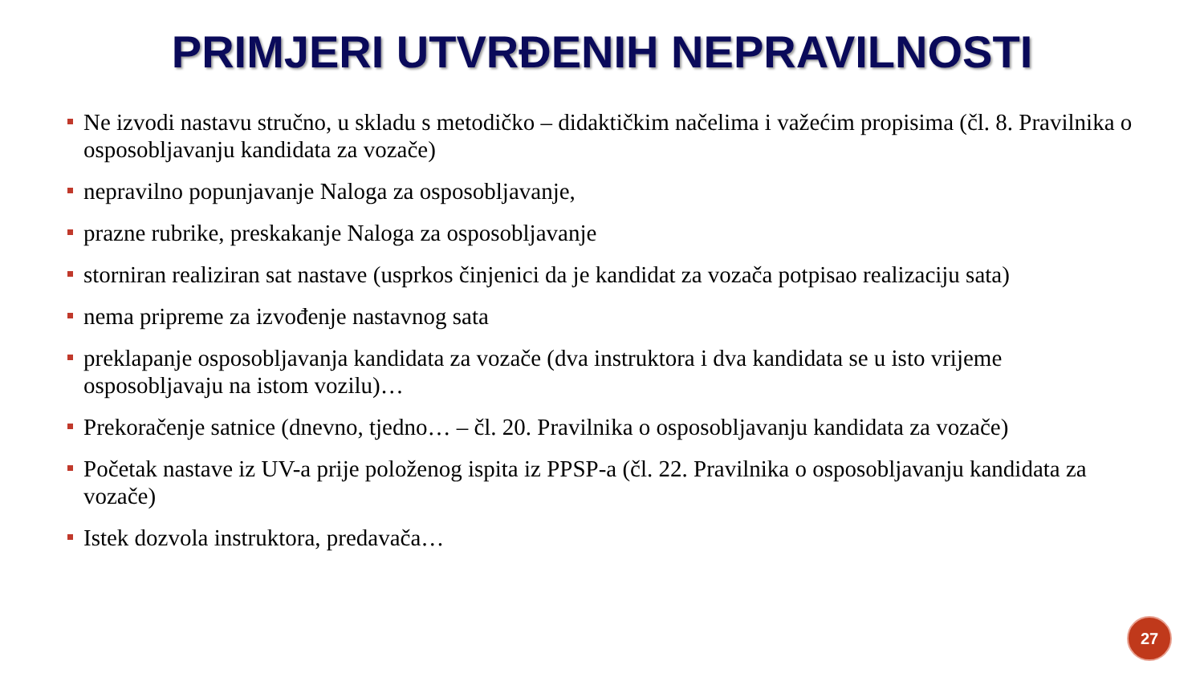PRIMJERI UTVRĐENIH NEPRAVILNOSTI
Ne izvodi nastavu stručno, u skladu s metodičko – didaktičkim načelima i važećim propisima (čl. 8. Pravilnika o osposobljavanju kandidata za vozače)
nepravilno popunjavanje Naloga za osposobljavanje,
prazne rubrike, preskakanje Naloga za osposobljavanje
storniran realiziran sat nastave (usprkos činjenici da je kandidat za vozača potpisao realizaciju sata)
nema pripreme za izvođenje nastavnog sata
preklapanje osposobljavanja kandidata za vozače (dva instruktora i dva kandidata se u isto vrijeme osposobljavaju na istom vozilu)…
Prekoračenje satnice (dnevno, tjedno… – čl. 20. Pravilnika o osposobljavanju kandidata za vozače)
Početak nastave iz UV-a prije položenog ispita iz PPSP-a (čl. 22. Pravilnika o osposobljavanju kandidata za vozače)
Istek dozvola instruktora, predavača…
27